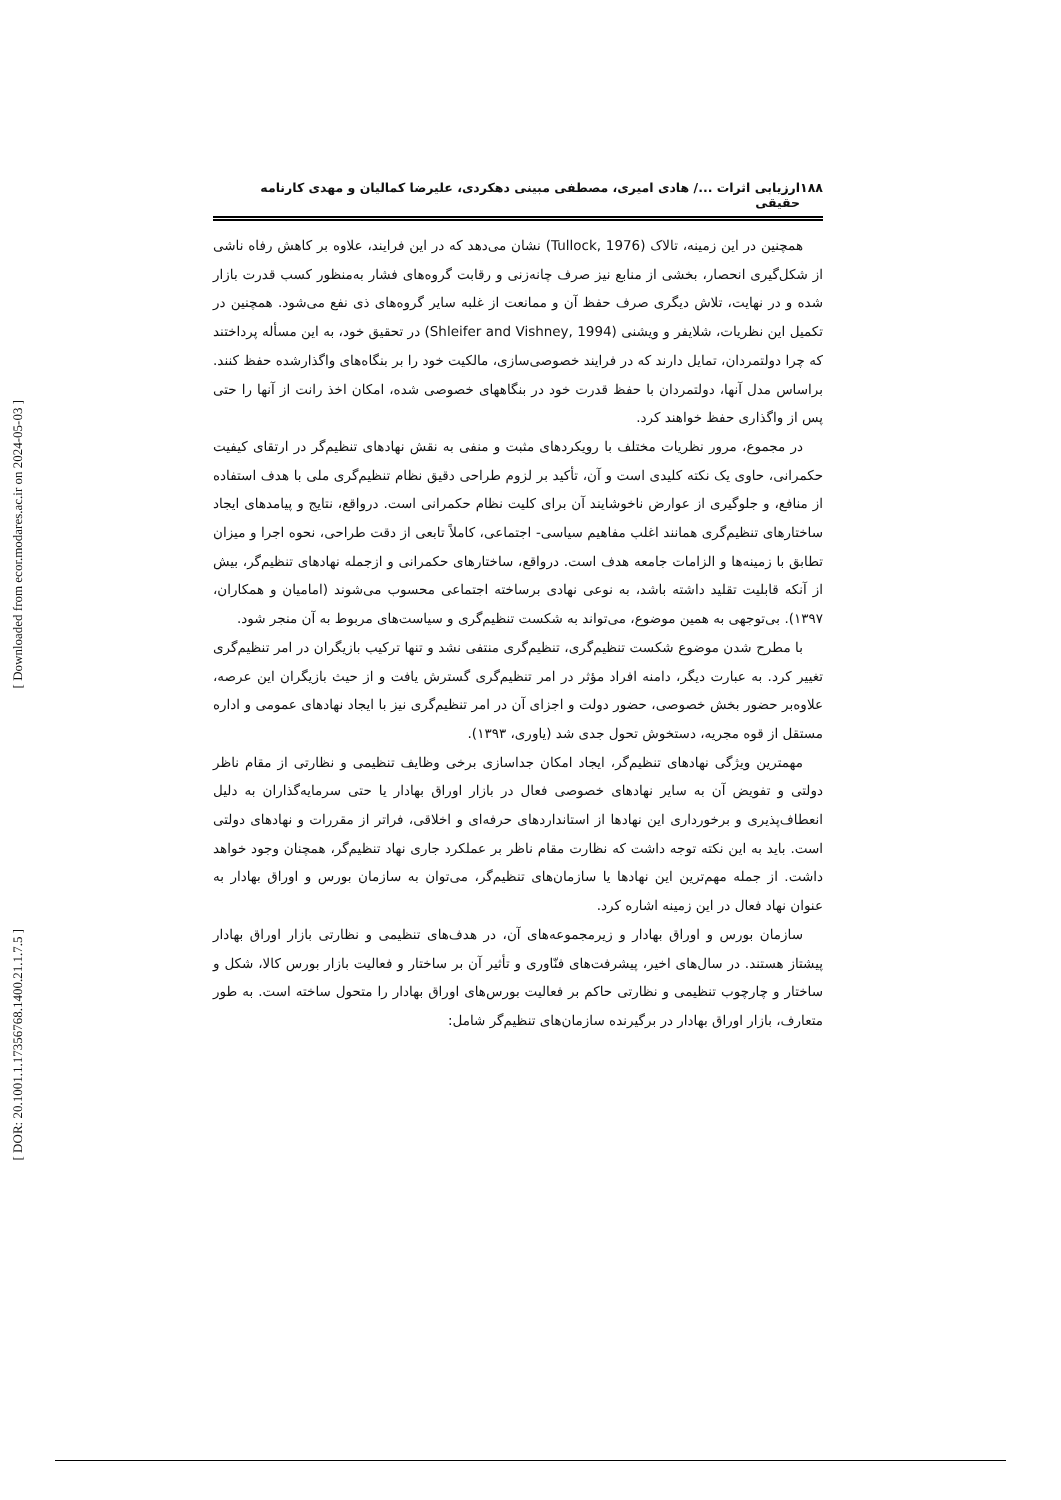[ Downloaded from ecor.modares.ac.ir on 2024-05-03 ]
[ DOR: 20.1001.1.17356768.1400.21.1.7.5 ]
۱۸۸ ارزیابی اثرات .../ هادی امیری، مصطفی مبینی دهکردی، علیرضا کمالیان و مهدی کارنامه حقیقی
همچنین در این زمینه، تالاک (Tullock, 1976) نشان می‌دهد که در این فرایند، علاوه بر کاهش رفاه ناشی از شکل‌گیری انحصار، بخشی از منابع نیز صرف چانه‌زنی و رقابت گروه‌های فشار به‌منظور کسب قدرت بازار شده و در نهایت، تلاش دیگری صرف حفظ آن و ممانعت از غلبه سایر گروه‌های ذی نفع می‌شود. همچنین در تکمیل این نظریات، شلایفر و ویشنی (Shleifer and Vishney, 1994) در تحقیق خود، به این مسأله پرداختند که چرا دولتمردان، تمایل دارند که در فرایند خصوصی‌سازی، مالکیت خود را بر بنگاه‌های واگذارشده حفظ کنند. براساس مدل آنها، دولتمردان با حفظ قدرت خود در بنگاههای خصوصی شده، امکان اخذ رانت از آنها را حتی پس از واگذاری حفظ خواهند کرد.
در مجموع، مرور نظریات مختلف با رویکردهای مثبت و منفی به نقش نهادهای تنظیم‌گر در ارتقای کیفیت حکمرانی، حاوی یک نکته کلیدی است و آن، تأکید بر لزوم طراحی دقیق نظام تنظیم‌گری ملی با هدف استفاده از منافع، و جلوگیری از عوارض ناخوشایند آن برای کلیت نظام حکمرانی است. درواقع، نتایج و پیامدهای ایجاد ساختارهای تنظیم‌گری همانند اغلب مفاهیم سیاسی- اجتماعی، کاملاً تابعی از دقت طراحی، نحوه اجرا و میزان تطابق با زمینه‌ها و الزامات جامعه هدف است. درواقع، ساختارهای حکمرانی و ازجمله نهادهای تنظیم‌گر، بیش از آنکه قابلیت تقلید داشته باشد، به نوعی نهادی برساخته اجتماعی محسوب می‌شوند (امامیان و همکاران، ۱۳۹۷). بی‌توجهی به همین موضوع، می‌تواند به شکست تنظیم‌گری و سیاست‌های مربوط به آن منجر شود.
با مطرح شدن موضوع شکست تنظیم‌گری، تنظیم‌گری منتفی نشد و تنها ترکیب بازیگران در امر تنظیم‌گری تغییر کرد. به عبارت دیگر، دامنه افراد مؤثر در امر تنظیم‌گری گسترش یافت و از حیث بازیگران این عرصه، علاوه‌بر حضور بخش خصوصی، حضور دولت و اجزای آن در امر تنظیم‌گری نیز با ایجاد نهادهای عمومی و اداره مستقل از قوه مجریه، دستخوش تحول جدی شد (یاوری، ۱۳۹۳).
مهمترین ویژگی نهادهای تنظیم‌گر، ایجاد امکان جداسازی برخی وظایف تنظیمی و نظارتی از مقام ناظر دولتی و تفویض آن به سایر نهادهای خصوصی فعال در بازار اوراق بهادار یا حتی سرمایه‌گذاران به دلیل انعطاف‌پذیری و برخورداری این نهادها از استانداردهای حرفه‌ای و اخلاقی، فراتر از مقررات و نهادهای دولتی است. باید به این نکته توجه داشت که نظارت مقام ناظر بر عملکرد جاری نهاد تنظیم‌گر، همچنان وجود خواهد داشت. از جمله مهم‌ترین این نهادها یا سازمان‌های تنظیم‌گر، می‌توان به سازمان بورس و اوراق بهادار به عنوان نهاد فعال در این زمینه اشاره کرد.
سازمان بورس و اوراق بهادار و زیرمجموعه‌های آن، در هدف‌های تنظیمی و نظارتی بازار اوراق بهادار پیشتاز هستند. در سال‌های اخیر، پیشرفت‌های فنّاوری و تأثیر آن بر ساختار و فعالیت بازار بورس کالا، شکل و ساختار و چارچوب تنظیمی و نظارتی حاکم بر فعالیت بورس‌های اوراق بهادار را متحول ساخته است. به طور متعارف، بازار اوراق بهادار در برگیرنده سازمان‌های تنظیم‌گر شامل: